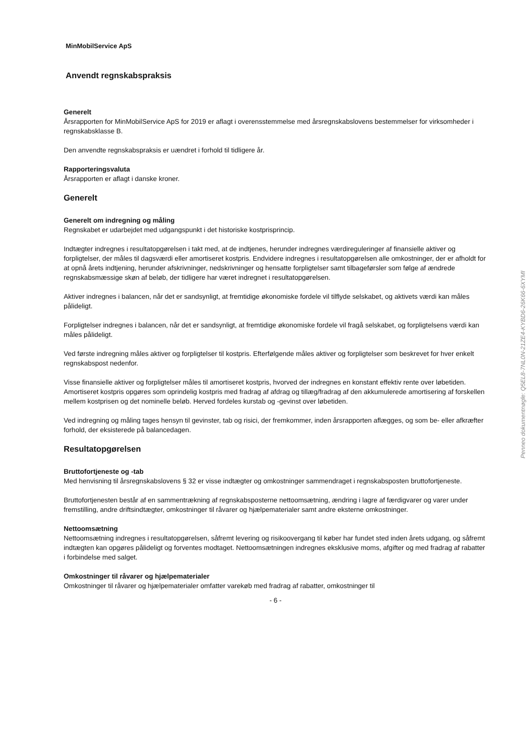MinMobilService ApS
Anvendt regnskabspraksis
Generelt
Årsrapporten for MinMobilService ApS for 2019 er aflagt i overensstemmelse med årsregnskabslovens bestemmelser for virksomheder i regnskabsklasse B.
Den anvendte regnskabspraksis er uændret i forhold til tidligere år.
Rapporteringsvaluta
Årsrapporten er aflagt i danske kroner.
Generelt
Generelt om indregning og måling
Regnskabet er udarbejdet med udgangspunkt i det historiske kostprisprincip.
Indtægter indregnes i resultatopgørelsen i takt med, at de indtjenes, herunder indregnes værdireguleringer af finansielle aktiver og forpligtelser, der måles til dagsværdi eller amortiseret kostpris. Endvidere indregnes i resultatopgørelsen alle omkostninger, der er afholdt for at opnå årets indtjening, herunder afskrivninger, nedskrivninger og hensatte forpligtelser samt tilbageførsler som følge af ændrede regnskabsmæssige skøn af beløb, der tidligere har været indregnet i resultatopgørelsen.
Aktiver indregnes i balancen, når det er sandsynligt, at fremtidige økonomiske fordele vil tilflyde selskabet, og aktivets værdi kan måles pålideligt.
Forpligtelser indregnes i balancen, når det er sandsynligt, at fremtidige økonomiske fordele vil fragå selskabet, og forpligtelsens værdi kan måles pålideligt.
Ved første indregning måles aktiver og forpligtelser til kostpris. Efterfølgende måles aktiver og forpligtelser som beskrevet for hver enkelt regnskabspost nedenfor.
Visse finansielle aktiver og forpligtelser måles til amortiseret kostpris, hvorved der indregnes en konstant effektiv rente over løbetiden. Amortiseret kostpris opgøres som oprindelig kostpris med fradrag af afdrag og tillæg/fradrag af den akkumulerede amortisering af forskellen mellem kostprisen og det nominelle beløb. Herved fordeles kurstab og -gevinst over løbetiden.
Ved indregning og måling tages hensyn til gevinster, tab og risici, der fremkommer, inden årsrapporten aflægges, og som be- eller afkræfter forhold, der eksisterede på balancedagen.
Resultatopgørelsen
Bruttofortjeneste og -tab
Med henvisning til årsregnskabslovens § 32 er visse indtægter og omkostninger sammendraget i regnskabsposten bruttofortjeneste.
Bruttofortjenesten består af en sammentrækning af regnskabsposterne nettoomsætning, ændring i lagre af færdigvarer og varer under fremstilling, andre driftsindtægter, omkostninger til råvarer og hjælpematerialer samt andre eksterne omkostninger.
Nettoomsætning
Nettoomsætning indregnes i resultatopgørelsen, såfremt levering og risikoovergang til køber har fundet sted inden årets udgang, og såfremt indtægten kan opgøres pålideligt og forventes modtaget. Nettoomsætningen indregnes eksklusive moms, afgifter og med fradrag af rabatter i forbindelse med salget.
Omkostninger til råvarer og hjælpematerialer
Omkostninger til råvarer og hjælpematerialer omfatter varekøb med fradrag af rabatter, omkostninger til
- 6 -
Penneo dokumentnøgle: Q5EL8-7NL0N-21ZE4-KYBD6-26K66-6XYMI